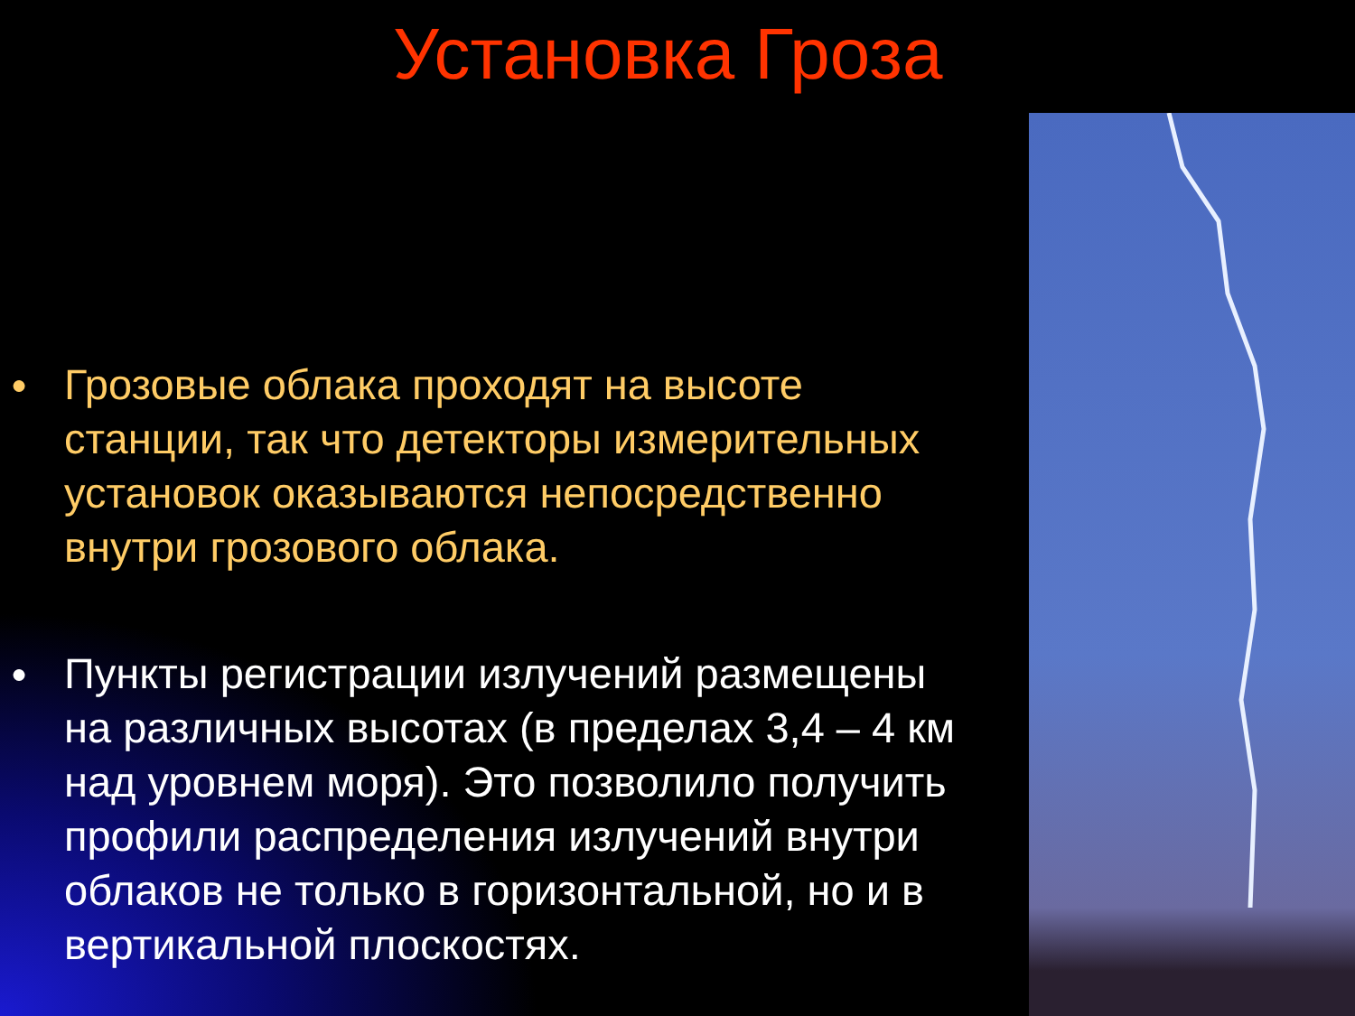Установка Гроза
● Грозовые облака проходят на высоте станции, так что детекторы измерительных установок оказываются непосредственно внутри грозового облака.
● Пункты регистрации излучений размещены на различных высотах (в пределах 3,4 – 4 км над уровнем моря). Это позволило получить профили распределения излучений внутри облаков не только в горизонтальной, но и в вертикальной плоскостях.